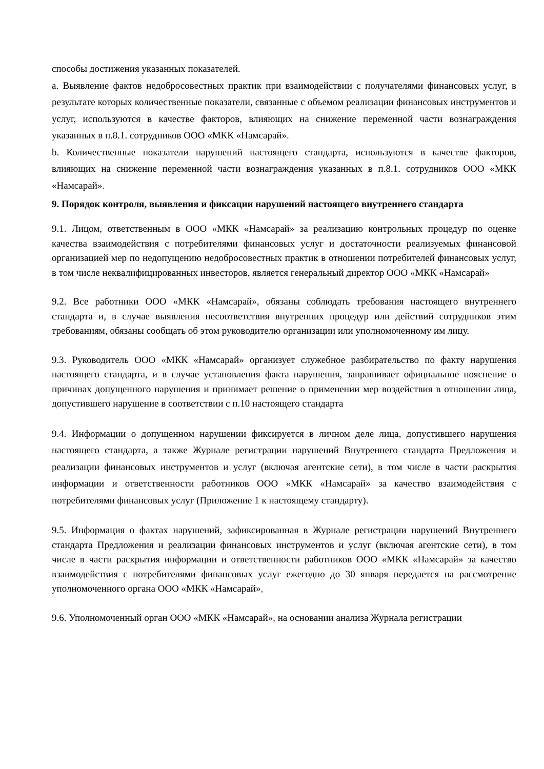способы достижения указанных показателей.
a. Выявление фактов недобросовестных практик при взаимодействии с получателями финансовых услуг, в результате которых количественные показатели, связанные с объемом реализации финансовых инструментов и услуг, используются в качестве факторов, влияющих на снижение переменной части вознаграждения указанных в п.8.1. сотрудников ООО «МКК «Намсарай».
b. Количественные показатели нарушений настоящего стандарта, используются в качестве факторов, влияющих на снижение переменной части вознаграждения указанных в п.8.1. сотрудников ООО «МКК «Намсарай».
9. Порядок контроля, выявления и фиксации нарушений настоящего внутреннего стандарта
9.1. Лицом, ответственным в ООО «МКК «Намсарай» за реализацию контрольных процедур по оценке качества взаимодействия с потребителями финансовых услуг и достаточности реализуемых финансовой организацией мер по недопущению недобросовестных практик в отношении потребителей финансовых услуг, в том числе неквалифицированных инвесторов, является генеральный директор ООО «МКК «Намсарай»
9.2. Все работники ООО «МКК «Намсарай», обязаны соблюдать требования настоящего внутреннего стандарта и, в случае выявления несоответствия внутренних процедур или действий сотрудников этим требованиям, обязаны сообщать об этом руководителю организации или уполномоченному им лицу.
9.3. Руководитель ООО «МКК «Намсарай» организует служебное разбирательство по факту нарушения настоящего стандарта, и в случае установления факта нарушения, запрашивает официальное пояснение о причинах допущенного нарушения и принимает решение о применении мер воздействия в отношении лица, допустившего нарушение в соответствии с п.10 настоящего стандарта
9.4. Информации о допущенном нарушении фиксируется в личном деле лица, допустившего нарушения настоящего стандарта, а также Журнале регистрации нарушений Внутреннего стандарта Предложения и реализации финансовых инструментов и услуг (включая агентские сети), в том числе в части раскрытия информации и ответственности работников ООО «МКК «Намсарай» за качество взаимодействия с потребителями финансовых услуг (Приложение 1 к настоящему стандарту).
9.5. Информация о фактах нарушений, зафиксированная в Журнале регистрации нарушений Внутреннего стандарта Предложения и реализации финансовых инструментов и услуг (включая агентские сети), в том числе в части раскрытия информации и ответственности работников ООО «МКК «Намсарай» за качество взаимодействия с потребителями финансовых услуг ежегодно до 30 января передается на рассмотрение уполномоченного органа ООО «МКК «Намсарай»,
9.6. Уполномоченный орган ООО «МКК «Намсарай», на основании анализа Журнала регистрации